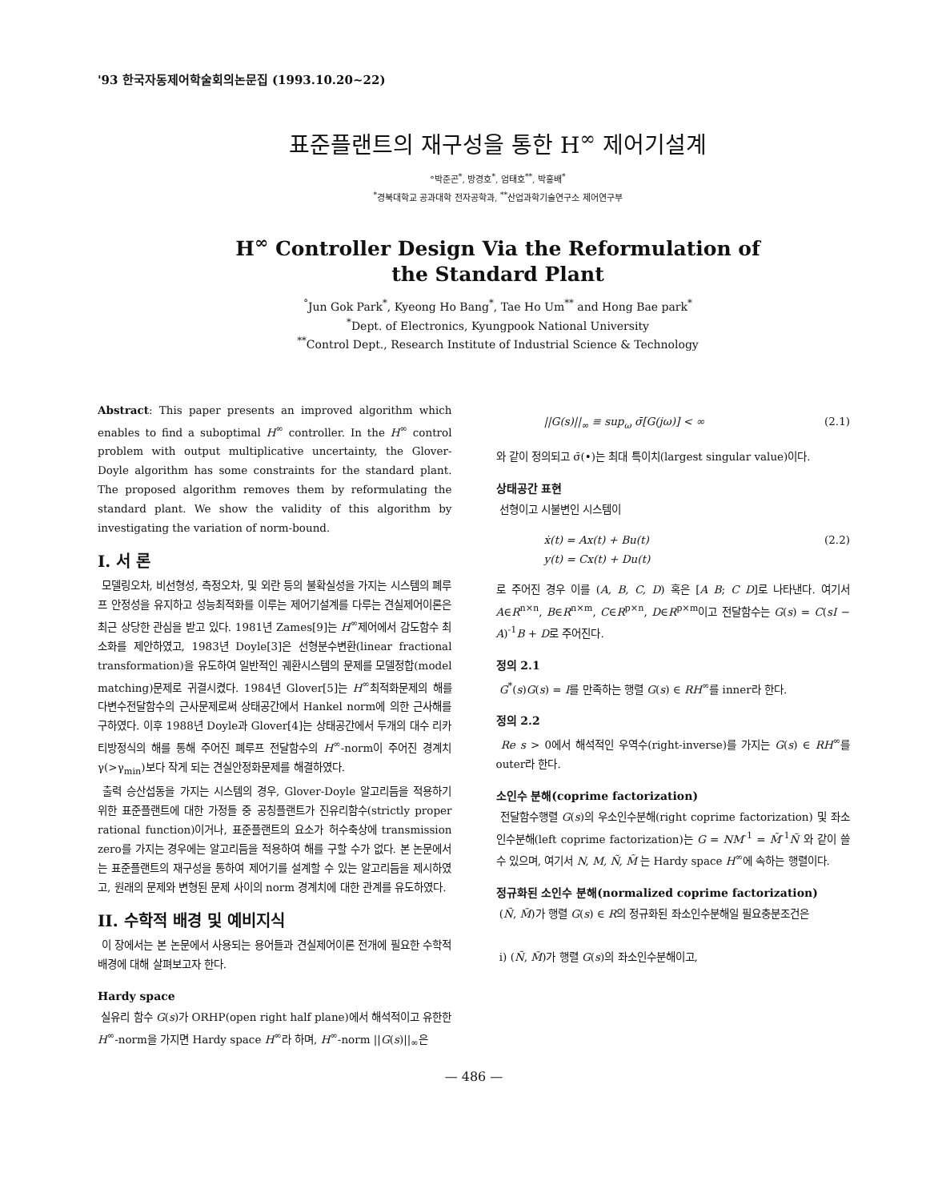'93 한국자동제어학술회의논문집 (1993.10.20~22)
표준플랜트의 재구성을 통한 H<sup>∞</sup> 제어기설계
°박준곤<sup>*</sup>, 방경호<sup>*</sup>, 엄태호<sup>**</sup>, 박홍배<sup>*</sup>
<sup>*</sup> 경북대학교 공과대학 전자공학과, <sup>**</sup>산업과학기술연구소 제어연구부
H<sup>∞</sup> Controller Design Via the Reformulation of
the Standard Plant
<sup>°</sup>Jun Gok Park<sup>*</sup>, Kyeong Ho Bang<sup>*</sup>, Tae Ho Um<sup>**</sup> and Hong Bae park<sup>*</sup>
<sup>*</sup> Dept. of Electronics, Kyungpook National University
<sup>**</sup> Control Dept., Research Institute of Industrial Science & Technology
Abstract: This paper presents an improved algorithm which enables to find a suboptimal H<sup>∞</sup> controller. In the H<sup>∞</sup> control problem with output multiplicative uncertainty, the Glover-Doyle algorithm has some constraints for the standard plant. The proposed algorithm removes them by reformulating the standard plant. We show the validity of this algorithm by investigating the variation of norm-bound.
I. 서 론
모델링오차, 비선형성, 측정오차, 및 외란 등의 불확실성을 가지는 시스템의 폐루프 안정성을 유지하고 성능최적화를 이루는 제어기설계를 다루는 견실제어이론은 최근 상당한 관심을 받고 있다. 1981년 Zames[9]는 H<sup>∞</sup>제어에서 감도함수 최소화를 제안하였고, 1983년 Doyle[3]은 선형분수변환(linear fractional transformation)을 유도하여 일반적인 궤환시스템의 문제를 모델정합(model matching)문제로 귀결시켰다. 1984년 Glover[5]는 H<sup>∞</sup>최적화문제의 해를 다변수전달함수의 근사문제로써 상태공간에서 Hankel norm에 의한 근사해를 구하였다. 이후 1988년 Doyle과 Glover[4]는 상태공간에서 두개의 대수 리카티방정식의 해를 통해 주어진 폐루프 전달함수의 H<sup>∞</sup>-norm이 주어진 경계치 γ(>γ<sub>min</sub>)보다 작게 되는 견실안정화문제를 해결하였다.
출력 승산섭동을 가지는 시스템의 경우, Glover-Doyle 알고리듬을 적용하기 위한 표준플랜트에 대한 가정들 중 공칭플랜트가 진유리함수(strictly proper rational function)이거나, 표준플랜트의 요소가 허수축상에 transmission zero를 가지는 경우에는 알고리듬을 적용하여 해를 구할 수가 없다. 본 논문에서는 표준플랜트의 재구성을 통하여 제어기를 설계할 수 있는 알고리듬을 제시하였고, 원래의 문제와 변형된 문제 사이의 norm 경계치에 대한 관계를 유도하였다.
II. 수학적 배경 및 예비지식
이 장에서는 본 논문에서 사용되는 용어들과 견실제어이론 전개에 필요한 수학적 배경에 대해 살펴보고자 한다.
Hardy space
실유리 함수 G(s)가 ORHP(open right half plane)에서 해석적이고 유한한 H<sup>∞</sup>-norm을 가지면 Hardy space H<sup>∞</sup>라 하며, H<sup>∞</sup>-norm ||G(s)||<sub>∞</sub>은
||G(s)||<sub>∞</sub> ≡ sup<sub>ω</sub> σ̄[G(jω)] < ∞ (2.1)
와 같이 정의되고 σ̄(•)는 최대 특이치(largest singular value)이다.
상태공간 표현
선형이고 시불변인 시스템이
ẋ(t) = Ax(t) + Bu(t)
y(t) = Cx(t) + Du(t) (2.2)
로 주어진 경우 이를 (A, B, C, D) 혹은 [A B; C D]로 나타낸다. 여기서 A∈R<sup>n×n</sup>, B∈R<sup>n×m</sup>, C∈R<sup>p×n</sup>, D∈R<sup>p×m</sup>이고 전달함수는 G(s) = C(sI − A)<sup>-1</sup>B + D로 주어진다.
정의 2.1
G<sup>*</sup>(s)G(s) = I를 만족하는 행렬 G(s) ∈ RH<sup>∞</sup>를 inner라 한다.
정의 2.2
Re s > 0에서 해석적인 우역수(right-inverse)를 가지는 G(s) ∈ RH<sup>∞</sup>를 outer라 한다.
소인수 분해(coprime factorization)
전달함수행렬 G(s)의 우소인수분해(right coprime factorization) 및 좌소인수분해(left coprime factorization)는 G = NM<sup>-1</sup> = M̃<sup>-1</sup>Ñ 와 같이 쓸 수 있으며, 여기서 N, M, Ñ, M̃ 는 Hardy space H<sup>∞</sup>에 속하는 행렬이다.
정규화된 소인수 분해(normalized coprime factorization)
(Ñ, M̃)가 행렬 G(s) ∈ R의 정규화된 좌소인수분해일 필요충분조건은
i) (Ñ, M̃)가 행렬 G(s)의 좌소인수분해이고,
— 486 —